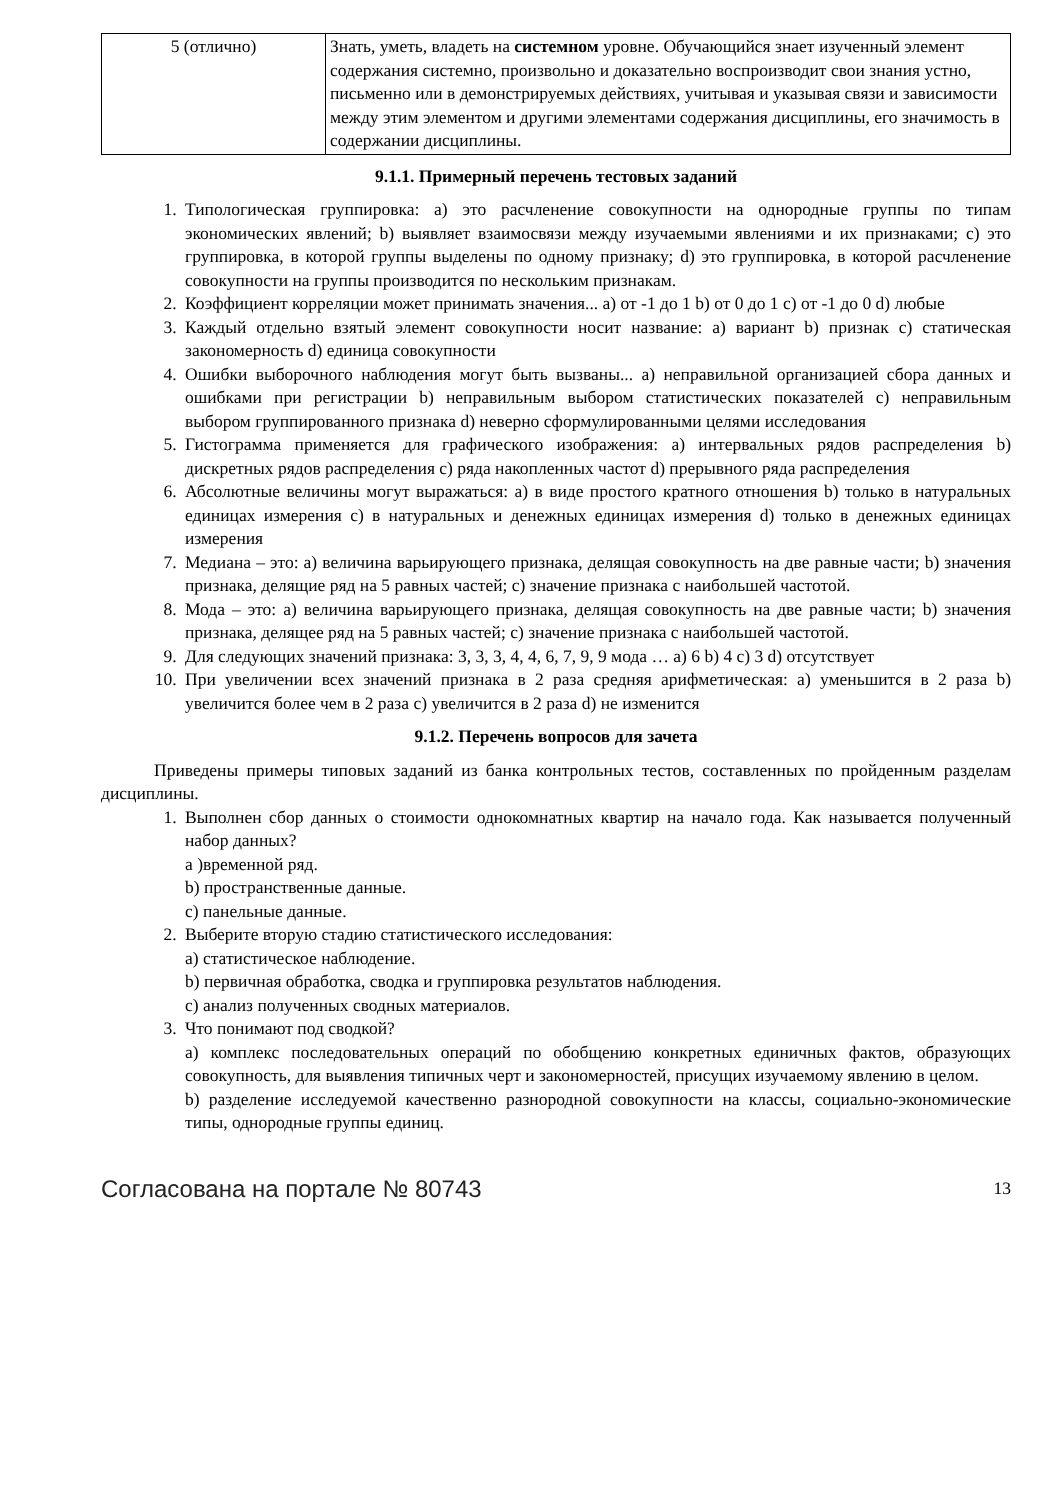| 5 (отлично) | Знать, уметь, владеть на системном уровне. Обучающийся знает изученный элемент содержания системно, произвольно и доказательно воспроизводит свои знания устно, письменно или в демонстрируемых действиях, учитывая и указывая связи и зависимости между этим элементом и другими элементами содержания дисциплины, его значимость в содержании дисциплины. |
9.1.1. Примерный перечень тестовых заданий
1. Типологическая группировка: a) это расчленение совокупности на однородные группы по типам экономических явлений; b) выявляет взаимосвязи между изучаемыми явлениями и их признаками; c) это группировка, в которой группы выделены по одному признаку; d) это группировка, в которой расчленение совокупности на группы производится по нескольким признакам.
2. Коэффициент корреляции может принимать значения... a) от -1 до 1 b) от 0 до 1 c) от -1 до 0 d) любые
3. Каждый отдельно взятый элемент совокупности носит название: a) вариант b) признак c) статическая закономерность d) единица совокупности
4. Ошибки выборочного наблюдения могут быть вызваны... a) неправильной организацией сбора данных и ошибками при регистрации b) неправильным выбором статистических показателей c) неправильным выбором группированного признака d) неверно сформулированными целями исследования
5. Гистограмма применяется для графического изображения: a) интервальных рядов распределения b) дискретных рядов распределения c) ряда накопленных частот d) прерывного ряда распределения
6. Абсолютные величины могут выражаться: a) в виде простого кратного отношения b) только в натуральных единицах измерения c) в натуральных и денежных единицах измерения d) только в денежных единицах измерения
7. Медиана – это: a) величина варьирующего признака, делящая совокупность на две равные части; b) значения признака, делящие ряд на 5 равных частей; c) значение признака с наибольшей частотой.
8. Мода – это: a) величина варьирующего признака, делящая совокупность на две равные части; b) значения признака, делящее ряд на 5 равных частей; c) значение признака с наибольшей частотой.
9. Для следующих значений признака: 3, 3, 3, 4, 4, 6, 7, 9, 9 мода … a) 6 b) 4 c) 3 d) отсутствует
10. При увеличении всех значений признака в 2 раза средняя арифметическая: a) уменьшится в 2 раза b) увеличится более чем в 2 раза c) увеличится в 2 раза d) не изменится
9.1.2. Перечень вопросов для зачета
Приведены примеры типовых заданий из банка контрольных тестов, составленных по пройденным разделам дисциплины.
1. Выполнен сбор данных о стоимости однокомнатных квартир на начало года. Как называется полученный набор данных?
а )временной ряд.
b) пространственные данные.
c) панельные данные.
2. Выберите вторую стадию статистического исследования:
a) статистическое наблюдение.
b) первичная обработка, сводка и группировка результатов наблюдения.
c) анализ полученных сводных материалов.
3. Что понимают под сводкой?
a) комплекс последовательных операций по обобщению конкретных единичных фактов, образующих совокупность, для выявления типичных черт и закономерностей, присущих изучаемому явлению в целом.
b) разделение исследуемой качественно разнородной совокупности на классы, социально-экономические типы, однородные группы единиц.
Согласована на портале № 80743 13